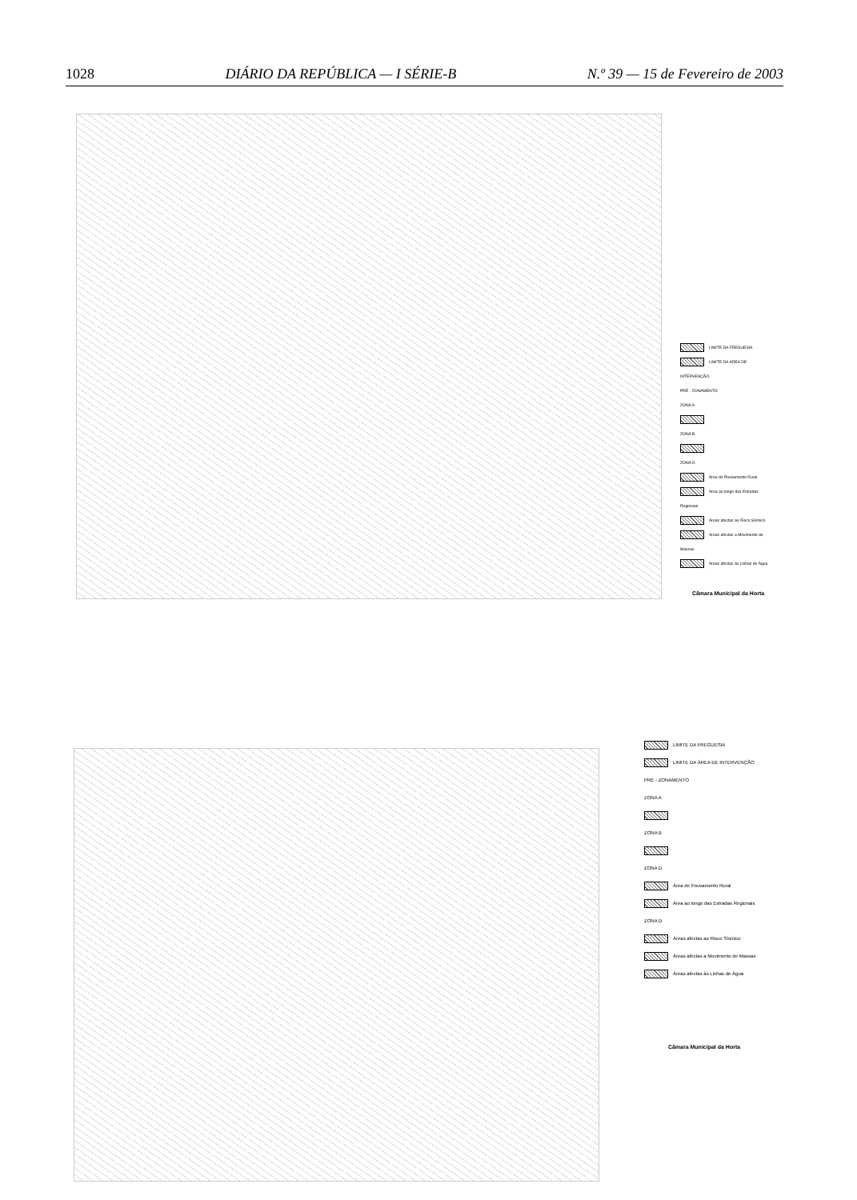1028 DIÁRIO DA REPÚBLICA — I SÉRIE-B N.º 39 — 15 de Fevereiro de 2003
LIMITE DA FREGUESIA
LIMITE DA ÁREA DE INTERVENÇÃO
PRÉ - ZONAMENTO
ZONA A
ZONA B
ZONA D
Área de Povoamento Rural
Área ao longo das Estradas Regionais
Áreas afectas ao Risco Sísmico
Áreas afectas a Movimento de Massas
Áreas afectas às Linhas de Água
Câmara Municipal da Horta
LIMITE DA FREGUESIA
LIMITE DA ÁREA DE INTERVENÇÃO
PRÉ - ZONAMENTO
ZONA A
ZONA B
ZONA D
Área de Povoamento Rural
Área ao longo das Estradas Regionais
ZONA D
Áreas afectas ao Risco Sísmico
Áreas afectas a Movimento de Massas
Áreas afectas às Linhas de Água
Câmara Municipal da Horta